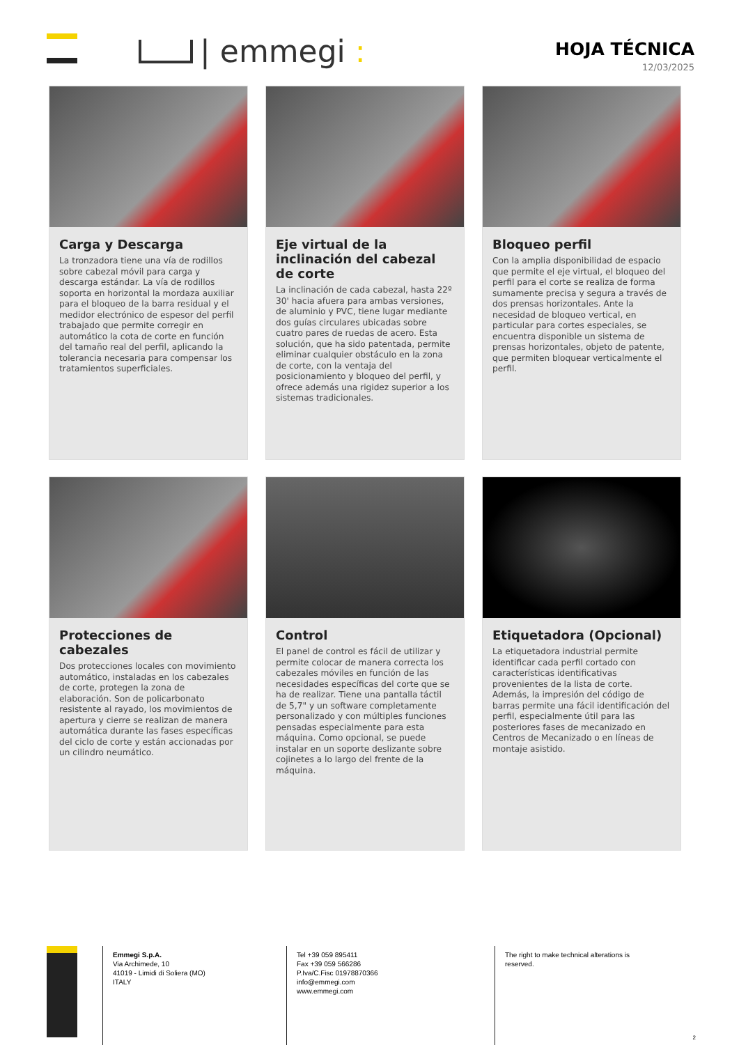| emmegi :
HOJA TÉCNICA
12/03/2025
Carga y Descarga
La tronzadora tiene una vía de rodillos sobre cabezal móvil para carga y descarga estándar. La vía de rodillos soporta en horizontal la mordaza auxiliar para el bloqueo de la barra residual y el medidor electrónico de espesor del perfil trabajado que permite corregir en automático la cota de corte en función del tamaño real del perfil, aplicando la tolerancia necesaria para compensar los tratamientos superficiales.
Eje virtual de la inclinación del cabezal de corte
La inclinación de cada cabezal, hasta 22º 30' hacia afuera para ambas versiones, de aluminio y PVC, tiene lugar mediante dos guías circulares ubicadas sobre cuatro pares de ruedas de acero. Esta solución, que ha sido patentada, permite eliminar cualquier obstáculo en la zona de corte, con la ventaja del posicionamiento y bloqueo del perfil, y ofrece además una rigidez superior a los sistemas tradicionales.
Bloqueo perfil
Con la amplia disponibilidad de espacio que permite el eje virtual, el bloqueo del perfil para el corte se realiza de forma sumamente precisa y segura a través de dos prensas horizontales. Ante la necesidad de bloqueo vertical, en particular para cortes especiales, se encuentra disponible un sistema de prensas horizontales, objeto de patente, que permiten bloquear verticalmente el perfil.
Protecciones de cabezales
Dos protecciones locales con movimiento automático, instaladas en los cabezales de corte, protegen la zona de elaboración. Son de policarbonato resistente al rayado, los movimientos de apertura y cierre se realizan de manera automática durante las fases específicas del ciclo de corte y están accionadas por un cilindro neumático.
Control
El panel de control es fácil de utilizar y permite colocar de manera correcta los cabezales móviles en función de las necesidades específicas del corte que se ha de realizar. Tiene una pantalla táctil de 5,7" y un software completamente personalizado y con múltiples funciones pensadas especialmente para esta máquina. Como opcional, se puede instalar en un soporte deslizante sobre cojinetes a lo largo del frente de la máquina.
Etiquetadora (Opcional)
La etiquetadora industrial permite identificar cada perfil cortado con características identificativas provenientes de la lista de corte. Además, la impresión del código de barras permite una fácil identificación del perfil, especialmente útil para las posteriores fases de mecanizado en Centros de Mecanizado o en líneas de montaje asistido.
Emmegi S.p.A.
Via Archimede, 10
41019 - Limidi di Soliera (MO)
ITALY
Tel +39 059 895411
Fax +39 059 566286
P.Iva/C.Fisc 01978870366
info@emmegi.com
www.emmegi.com
The right to make technical alterations is reserved.
2